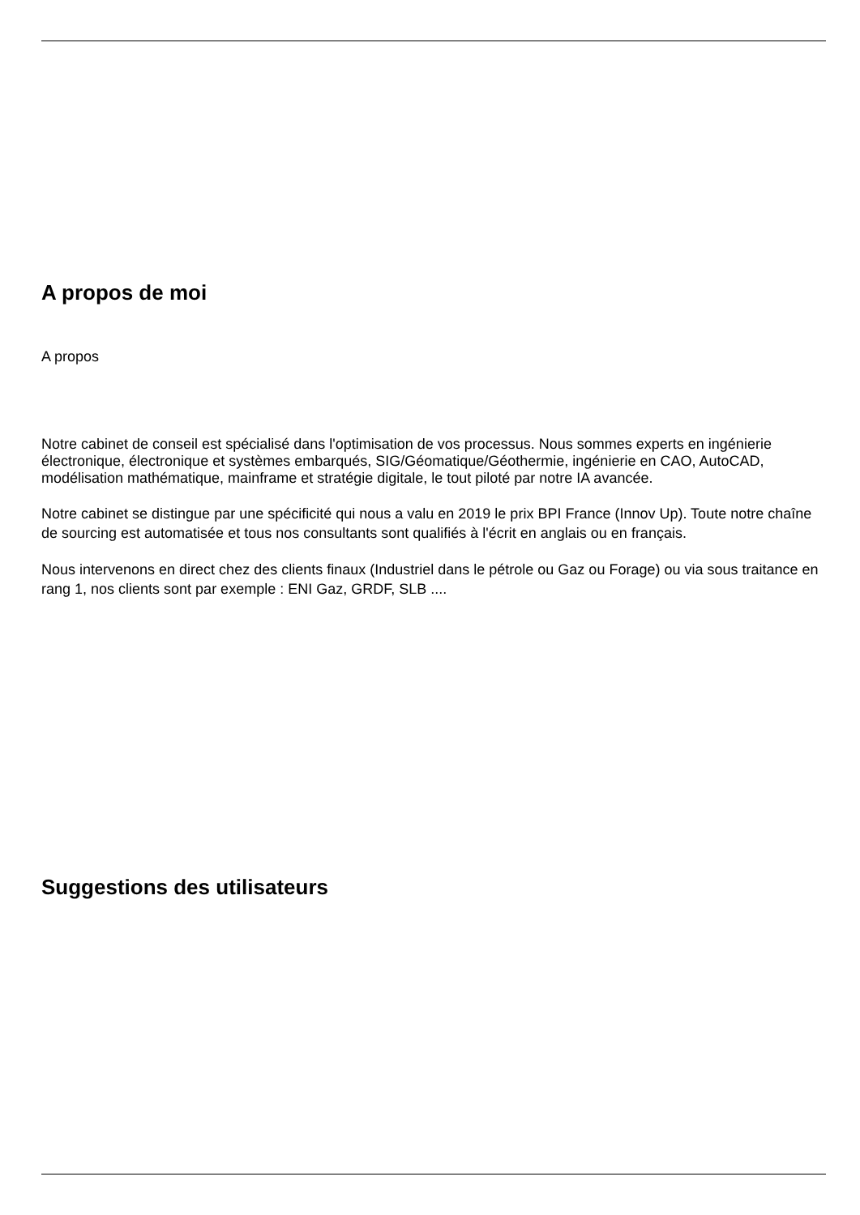A propos de moi
A propos
Notre cabinet de conseil est spécialisé dans l'optimisation de vos processus. Nous sommes experts en ingénierie électronique, électronique et systèmes embarqués, SIG/Géomatique/Géothermie, ingénierie en CAO, AutoCAD, modélisation mathématique, mainframe et stratégie digitale, le tout piloté par notre IA avancée.
Notre cabinet se distingue par une spécificité qui nous a valu en 2019 le prix BPI France (Innov Up). Toute notre chaîne de sourcing est automatisée et tous nos consultants sont qualifiés à l'écrit en anglais ou en français.
Nous intervenons en direct chez des clients finaux (Industriel dans le pétrole ou Gaz ou Forage) ou via sous traitance en rang 1, nos clients sont par exemple : ENI Gaz, GRDF, SLB ....
Suggestions des utilisateurs